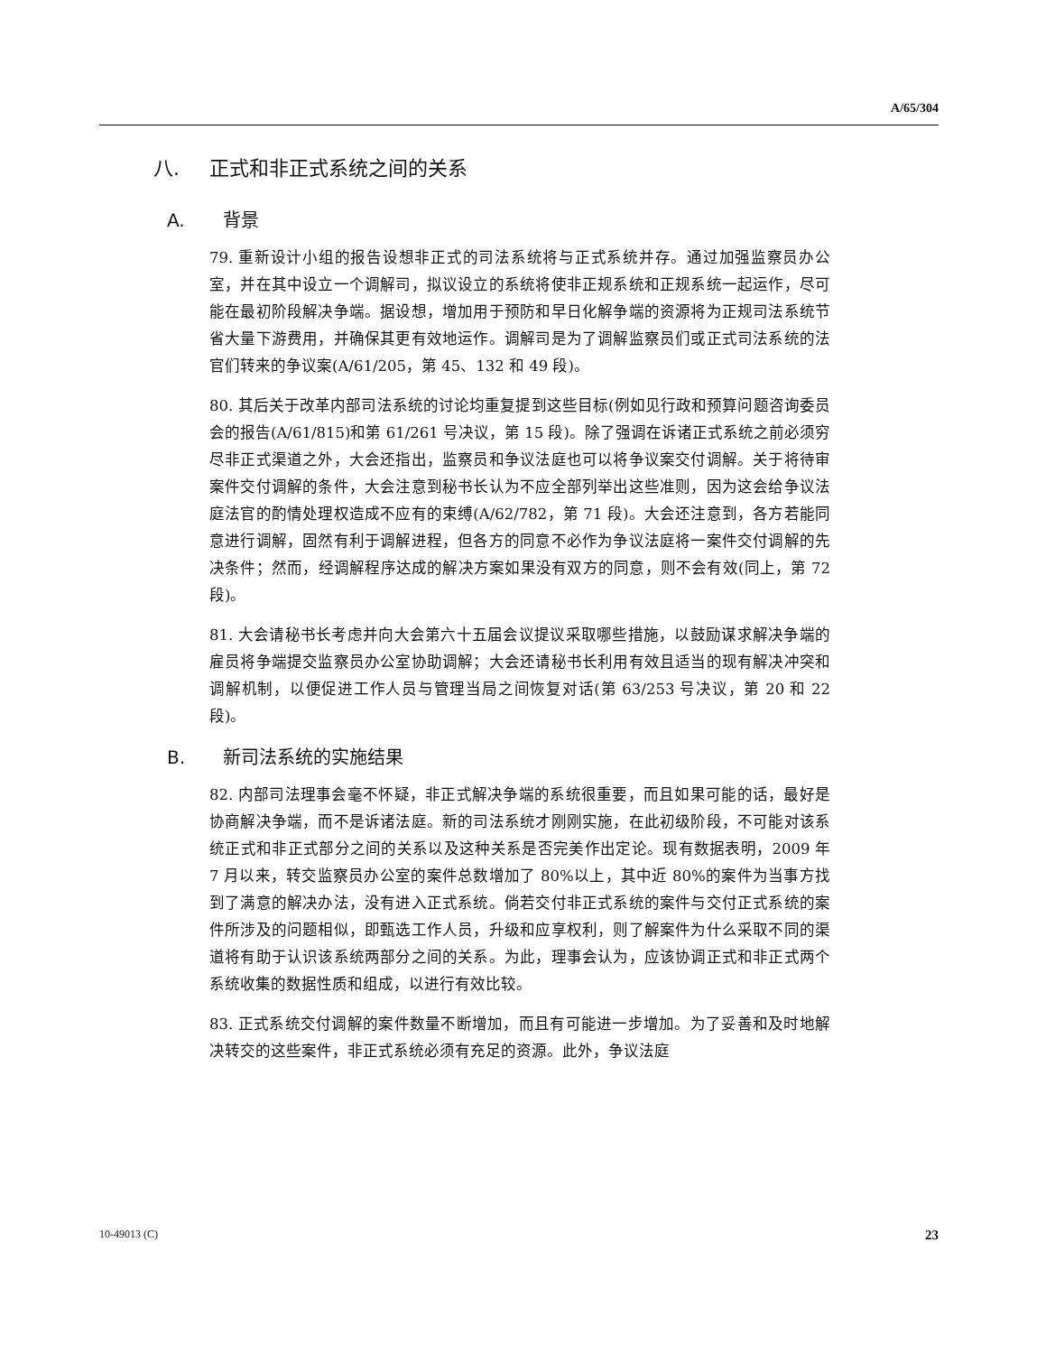A/65/304
八. 正式和非正式系统之间的关系
A. 背景
79. 重新设计小组的报告设想非正式的司法系统将与正式系统并存。通过加强监察员办公室，并在其中设立一个调解司，拟议设立的系统将使非正规系统和正规系统一起运作，尽可能在最初阶段解决争端。据设想，增加用于预防和早日化解争端的资源将为正规司法系统节省大量下游费用，并确保其更有效地运作。调解司是为了调解监察员们或正式司法系统的法官们转来的争议案(A/61/205，第 45、132 和 49 段)。
80. 其后关于改革内部司法系统的讨论均重复提到这些目标(例如见行政和预算问题咨询委员会的报告(A/61/815)和第 61/261 号决议，第 15 段)。除了强调在诉诸正式系统之前必须穷尽非正式渠道之外，大会还指出，监察员和争议法庭也可以将争议案交付调解。关于将待审案件交付调解的条件，大会注意到秘书长认为不应全部列举出这些准则，因为这会给争议法庭法官的酌情处理权造成不应有的束缚(A/62/782，第 71 段)。大会还注意到，各方若能同意进行调解，固然有利于调解进程，但各方的同意不必作为争议法庭将一案件交付调解的先决条件；然而，经调解程序达成的解决方案如果没有双方的同意，则不会有效(同上，第 72 段)。
81. 大会请秘书长考虑并向大会第六十五届会议提议采取哪些措施，以鼓励谋求解决争端的雇员将争端提交监察员办公室协助调解；大会还请秘书长利用有效且适当的现有解决冲突和调解机制，以便促进工作人员与管理当局之间恢复对话(第 63/253 号决议，第 20 和 22 段)。
B. 新司法系统的实施结果
82. 内部司法理事会毫不怀疑，非正式解决争端的系统很重要，而且如果可能的话，最好是协商解决争端，而不是诉诸法庭。新的司法系统才刚刚实施，在此初级阶段，不可能对该系统正式和非正式部分之间的关系以及这种关系是否完美作出定论。现有数据表明，2009 年 7 月以来，转交监察员办公室的案件总数增加了 80%以上，其中近 80%的案件为当事方找到了满意的解决办法，没有进入正式系统。倘若交付非正式系统的案件与交付正式系统的案件所涉及的问题相似，即甄选工作人员，升级和应享权利，则了解案件为什么采取不同的渠道将有助于认识该系统两部分之间的关系。为此，理事会认为，应该协调正式和非正式两个系统收集的数据性质和组成，以进行有效比较。
83. 正式系统交付调解的案件数量不断增加，而且有可能进一步增加。为了妥善和及时地解决转交的这些案件，非正式系统必须有充足的资源。此外，争议法庭
10-49013 (C) 23